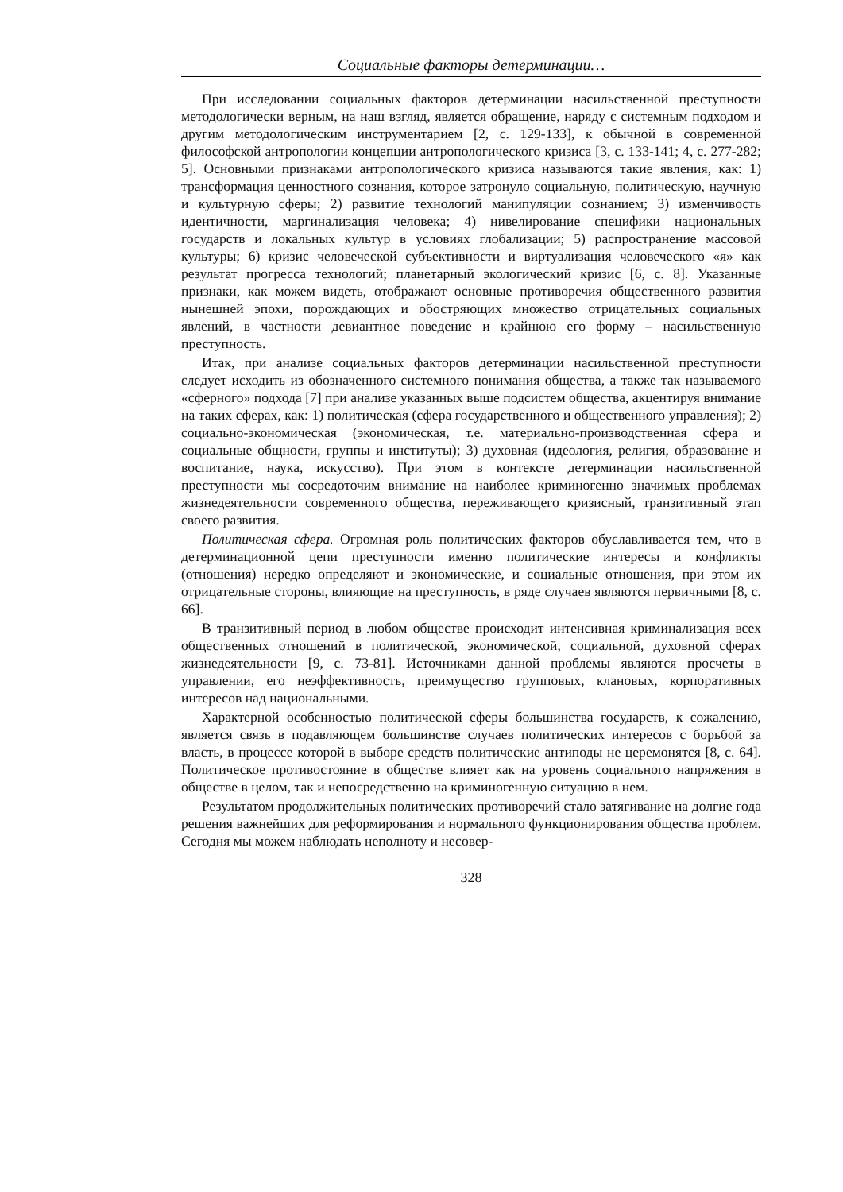Социальные факторы детерминации…
При исследовании социальных факторов детерминации насильственной преступности методологически верным, на наш взгляд, является обращение, наряду с системным подходом и другим методологическим инструментарием [2, с. 129-133], к обычной в современной философской антропологии концепции антропологического кризиса [3, с. 133-141; 4, с. 277-282; 5]. Основными признаками антропологического кризиса называются такие явления, как: 1) трансформация ценностного сознания, которое затронуло социальную, политическую, научную и культурную сферы; 2) развитие технологий манипуляции сознанием; 3) изменчивость идентичности, маргинализация человека; 4) нивелирование специфики национальных государств и локальных культур в условиях глобализации; 5) распространение массовой культуры; 6) кризис человеческой субъективности и виртуализация человеческого «я» как результат прогресса технологий; планетарный экологический кризис [6, с. 8]. Указанные признаки, как можем видеть, отображают основные противоречия общественного развития нынешней эпохи, порождающих и обостряющих множество отрицательных социальных явлений, в частности девиантное поведение и крайнюю его форму – насильственную преступность.
Итак, при анализе социальных факторов детерминации насильственной преступности следует исходить из обозначенного системного понимания общества, а также так называемого «сферного» подхода [7] при анализе указанных выше подсистем общества, акцентируя внимание на таких сферах, как: 1) политическая (сфера государственного и общественного управления); 2) социально-экономическая (экономическая, т.е. материально-производственная сфера и социальные общности, группы и институты); 3) духовная (идеология, религия, образование и воспитание, наука, искусство). При этом в контексте детерминации насильственной преступности мы сосредоточим внимание на наиболее криминогенно значимых проблемах жизнедеятельности современного общества, переживающего кризисный, транзитивный этап своего развития.
Политическая сфера. Огромная роль политических факторов обуславливается тем, что в детерминационной цепи преступности именно политические интересы и конфликты (отношения) нередко определяют и экономические, и социальные отношения, при этом их отрицательные стороны, влияющие на преступность, в ряде случаев являются первичными [8, с. 66].
В транзитивный период в любом обществе происходит интенсивная криминализация всех общественных отношений в политической, экономической, социальной, духовной сферах жизнедеятельности [9, с. 73-81]. Источниками данной проблемы являются просчеты в управлении, его неэффективность, преимущество групповых, клановых, корпоративных интересов над национальными.
Характерной особенностью политической сферы большинства государств, к сожалению, является связь в подавляющем большинстве случаев политических интересов с борьбой за власть, в процессе которой в выборе средств политические антиподы не церемонятся [8, с. 64]. Политическое противостояние в обществе влияет как на уровень социального напряжения в обществе в целом, так и непосредственно на криминогенную ситуацию в нем.
Результатом продолжительных политических противоречий стало затягивание на долгие года решения важнейших для реформирования и нормального функционирования общества проблем. Сегодня мы можем наблюдать неполноту и несовер-
328